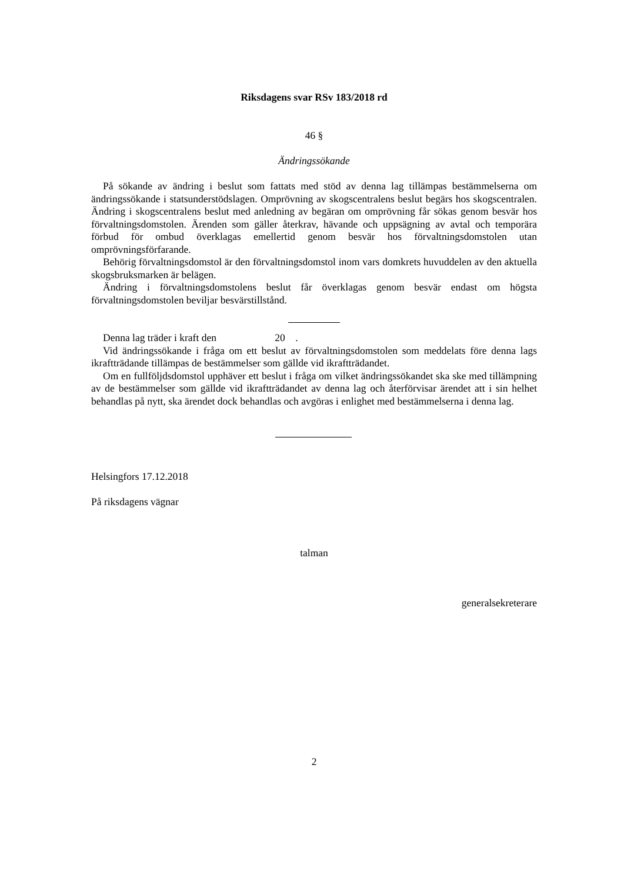Riksdagens svar RSv 183/2018 rd
46 §
Ändringssökande
På sökande av ändring i beslut som fattats med stöd av denna lag tillämpas bestämmelserna om ändringssökande i statsunderstödslagen. Omprövning av skogscentralens beslut begärs hos skogscentralen. Ändring i skogscentralens beslut med anledning av begäran om omprövning får sökas genom besvär hos förvaltningsdomstolen. Ärenden som gäller återkrav, hävande och uppsägning av avtal och temporära förbud för ombud överklagas emellertid genom besvär hos förvaltningsdomstolen utan omprövningsförfarande.
Behörig förvaltningsdomstol är den förvaltningsdomstol inom vars domkrets huvuddelen av den aktuella skogsbruksmarken är belägen.
Ändring i förvaltningsdomstolens beslut får överklagas genom besvär endast om högsta förvaltningsdomstolen beviljar besvärstillstånd.
Denna lag träder i kraft den 20 .
Vid ändringssökande i fråga om ett beslut av förvaltningsdomstolen som meddelats före denna lags ikraftträdande tillämpas de bestämmelser som gällde vid ikraftträdandet.
Om en fullföljdsdomstol upphäver ett beslut i fråga om vilket ändringssökandet ska ske med tillämpning av de bestämmelser som gällde vid ikraftträdandet av denna lag och återförvisar ärendet att i sin helhet behandlas på nytt, ska ärendet dock behandlas och avgöras i enlighet med bestämmelserna i denna lag.
Helsingfors 17.12.2018
På riksdagens vägnar
talman
generalsekreterare
2